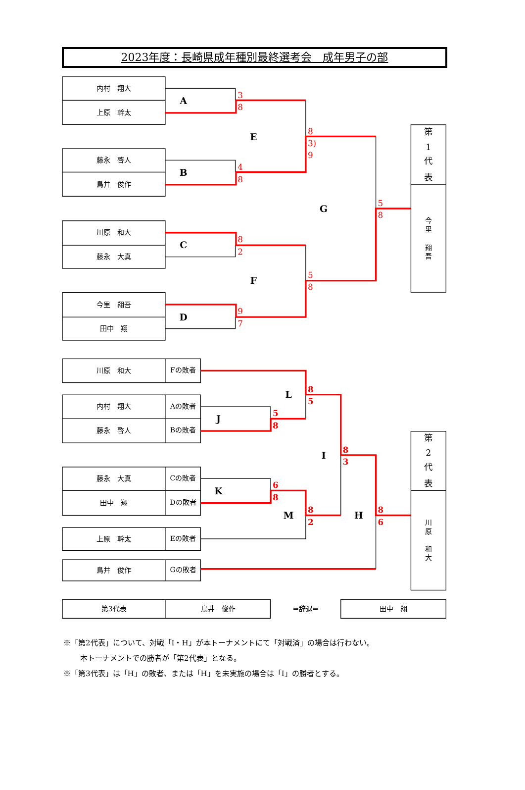2023年度：長崎県成年種別最終選考会　成年男子の部
内村　翔大
上原　幹太
A
藤永　啓人
鳥井　俊作
B
川原　和大
藤永　大真
C
今里　翔吾
田中　翔
D
E
F
G
第
1
代
表
今
里
翔
吾
川原　和大
Fの敗者
内村　翔大
Aの敗者
藤永　啓人
Bの敗者
藤永　大真
Cの敗者
田中　翔
Dの敗者
上原　幹太
Eの敗者
鳥井　俊作
Gの敗者
L
J
I
K
M
H
第
2
代
表
川
原
和
大
第3代表
鳥井　俊作
⇒辞退⇒
田中　翔
3
8
4
8
8
2
9
7
8
3)
9
5
8
5
8
8
5
5
8
8
3
6
8
8
2
8
6
※「第2代表」について、対戦「I・H」が本トーナメントにて「対戦済」の場合は行わない。
本トーナメントでの勝者が「第2代表」となる。
※「第3代表」は「H」の敗者、または「H」を未実施の場合は「I」の勝者とする。